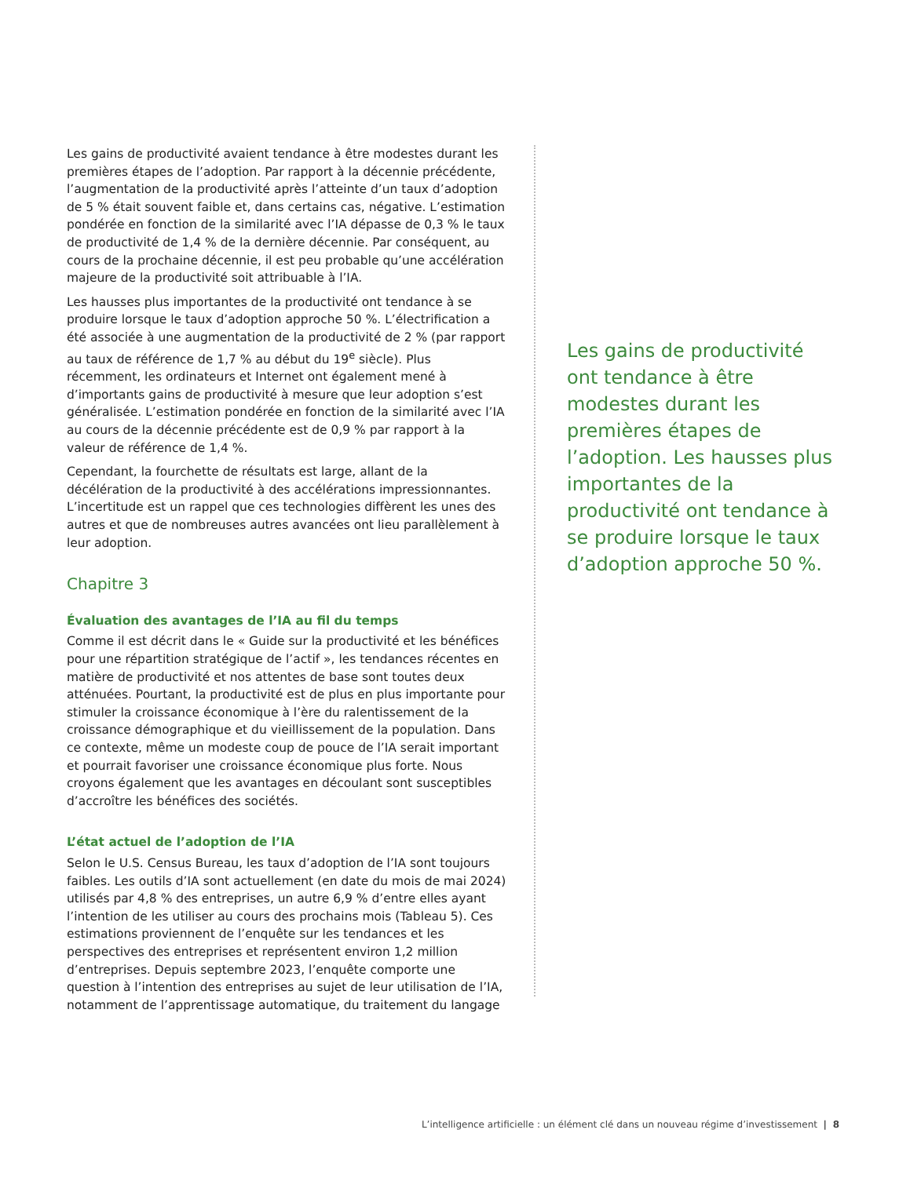Les gains de productivité avaient tendance à être modestes durant les premières étapes de l’adoption. Par rapport à la décennie précédente, l’augmentation de la productivité après l’atteinte d’un taux d’adoption de 5 % était souvent faible et, dans certains cas, négative. L’estimation pondérée en fonction de la similarité avec l’IA dépasse de 0,3 % le taux de productivité de 1,4 % de la dernière décennie. Par conséquent, au cours de la prochaine décennie, il est peu probable qu’une accélération majeure de la productivité soit attribuable à l’IA.
Les hausses plus importantes de la productivité ont tendance à se produire lorsque le taux d’adoption approche 50 %. L’électrification a été associée à une augmentation de la productivité de 2 % (par rapport au taux de référence de 1,7 % au début du 19<sup>e</sup> siècle). Plus récemment, les ordinateurs et Internet ont également mené à d’importants gains de productivité à mesure que leur adoption s’est généralisée. L’estimation pondérée en fonction de la similarité avec l’IA au cours de la décennie précédente est de 0,9 % par rapport à la valeur de référence de 1,4 %.
Cependant, la fourchette de résultats est large, allant de la décélération de la productivité à des accélérations impressionnantes. L’incertitude est un rappel que ces technologies diffèrent les unes des autres et que de nombreuses autres avancées ont lieu parallèlement à leur adoption.
Chapitre 3
Évaluation des avantages de l’IA au fil du temps
Comme il est décrit dans le « Guide sur la productivité et les bénéfices pour une répartition stratégique de l’actif », les tendances récentes en matière de productivité et nos attentes de base sont toutes deux atténuées. Pourtant, la productivité est de plus en plus importante pour stimuler la croissance économique à l’ère du ralentissement de la croissance démographique et du vieillissement de la population. Dans ce contexte, même un modeste coup de pouce de l’IA serait important et pourrait favoriser une croissance économique plus forte. Nous croyons également que les avantages en découlant sont susceptibles d’accroître les bénéfices des sociétés.
L’état actuel de l’adoption de l’IA
Selon le U.S. Census Bureau, les taux d’adoption de l’IA sont toujours faibles. Les outils d’IA sont actuellement (en date du mois de mai 2024) utilisés par 4,8 % des entreprises, un autre 6,9 % d’entre elles ayant l’intention de les utiliser au cours des prochains mois (Tableau 5). Ces estimations proviennent de l’enquête sur les tendances et les perspectives des entreprises et représentent environ 1,2 million d’entreprises. Depuis septembre 2023, l’enquête comporte une question à l’intention des entreprises au sujet de leur utilisation de l’IA, notamment de l’apprentissage automatique, du traitement du langage
Les gains de productivité ont tendance à être modestes durant les premières étapes de l’adoption. Les hausses plus importantes de la productivité ont tendance à se produire lorsque le taux d’adoption approche 50 %.
L’intelligence artificielle : un élément clé dans un nouveau régime d’investissement | 8